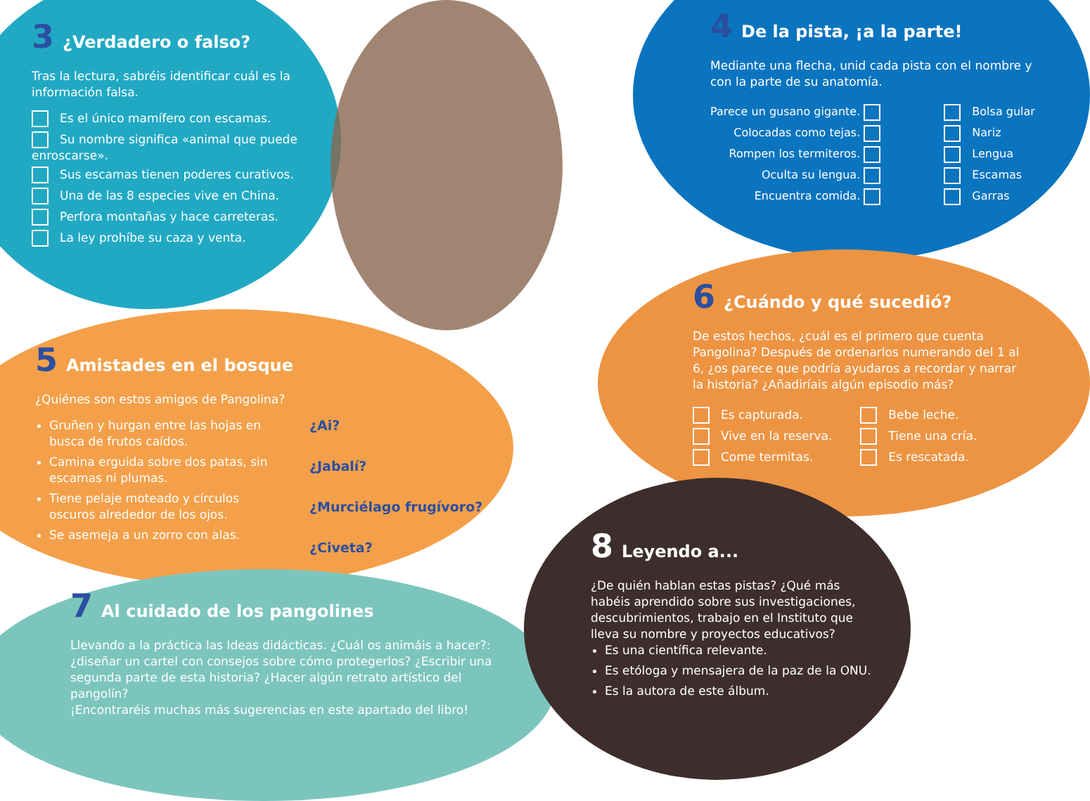3 ¿Verdadero o falso?
Tras la lectura, sabréis identificar cuál es la información falsa.
Es el único mamífero con escamas.
Su nombre significa «animal que puede enroscarse».
Sus escamas tienen poderes curativos.
Una de las 8 especies vive en China.
Perfora montañas y hace carreteras.
La ley prohíbe su caza y venta.
4 De la pista, ¡a la parte!
Mediante una flecha, unid cada pista con el nombre y con la parte de su anatomía.
Parece un gusano gigante.
Colocadas como tejas.
Rompen los termiteros.
Oculta su lengua.
Encuentra comida.
Bolsa gular
Nariz
Lengua
Escamas
Garras
6 ¿Cuándo y qué sucedió?
De estos hechos, ¿cuál es el primero que cuenta Pangolina? Después de ordenarlos numerando del 1 al 6, ¿os parece que podría ayudaros a recordar y narrar la historia? ¿Añadiríais algún episodio más?
Es capturada.
Vive en la reserva.
Come termitas.
Bebe leche.
Tiene una cría.
Es rescatada.
5 Amistades en el bosque
¿Quiénes son estos amigos de Pangolina?
Gruñen y hurgan entre las hojas en busca de frutos caídos.
Camina erguida sobre dos patas, sin escamas ni plumas.
Tiene pelaje moteado y círculos oscuros alrededor de los ojos.
Se asemeja a un zorro con alas.
¿Ai?
¿Jabalí?
¿Murciélago frugívoro?
¿Civeta?
7 Al cuidado de los pangolines
Llevando a la práctica las Ideas didácticas. ¿Cuál os animáis a hacer?: ¿diseñar un cartel con consejos sobre cómo protegerlos? ¿Escribir una segunda parte de esta historia? ¿Hacer algún retrato artístico del pangolín?
¡Encontraréis muchas más sugerencias en este apartado del libro!
8 Leyendo a...
¿De quién hablan estas pistas? ¿Qué más habéis aprendido sobre sus investigaciones, descubrimientos, trabajo en el Instituto que lleva su nombre y proyectos educativos?
Es una científica relevante.
Es etóloga y mensajera de la paz de la ONU.
Es la autora de este álbum.